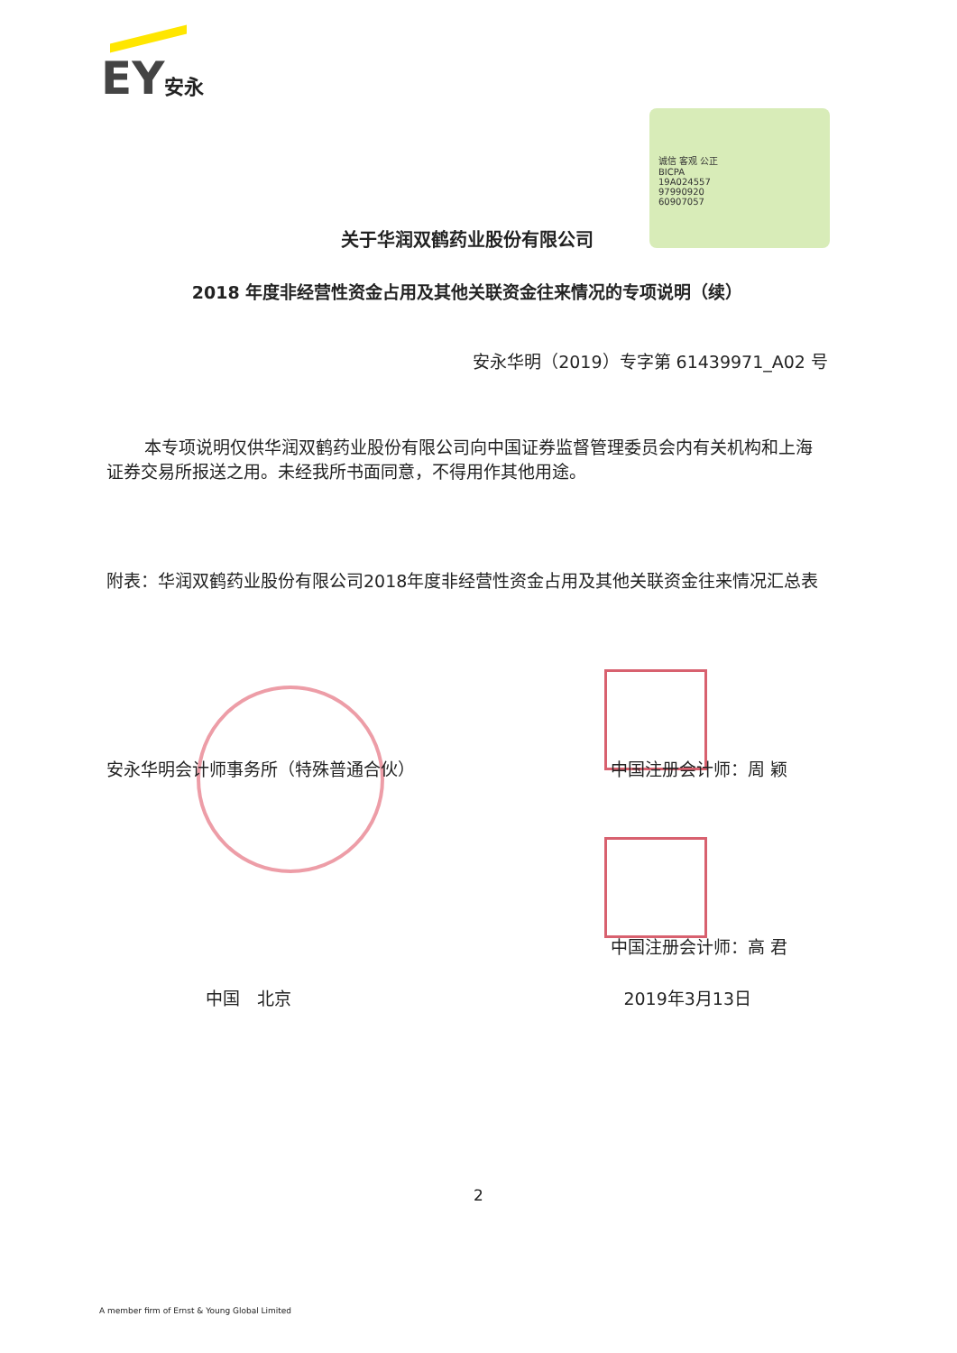EY安永
诚信 客观 公正
BICPA
19A024557
97990920
60907057
关于华润双鹤药业股份有限公司
2018 年度非经营性资金占用及其他关联资金往来情况的专项说明（续）
安永华明（2019）专字第 61439971_A02 号
本专项说明仅供华润双鹤药业股份有限公司向中国证券监督管理委员会内有关机构和上海证券交易所报送之用。未经我所书面同意，不得用作其他用途。
附表：华润双鹤药业股份有限公司2018年度非经营性资金占用及其他关联资金往来情况汇总表
安永华明会计师事务所（特殊普通合伙） 中国注册会计师：周 颖
中国注册会计师：高 君
中国　北京 2019年3月13日
2
A member firm of Ernst & Young Global Limited